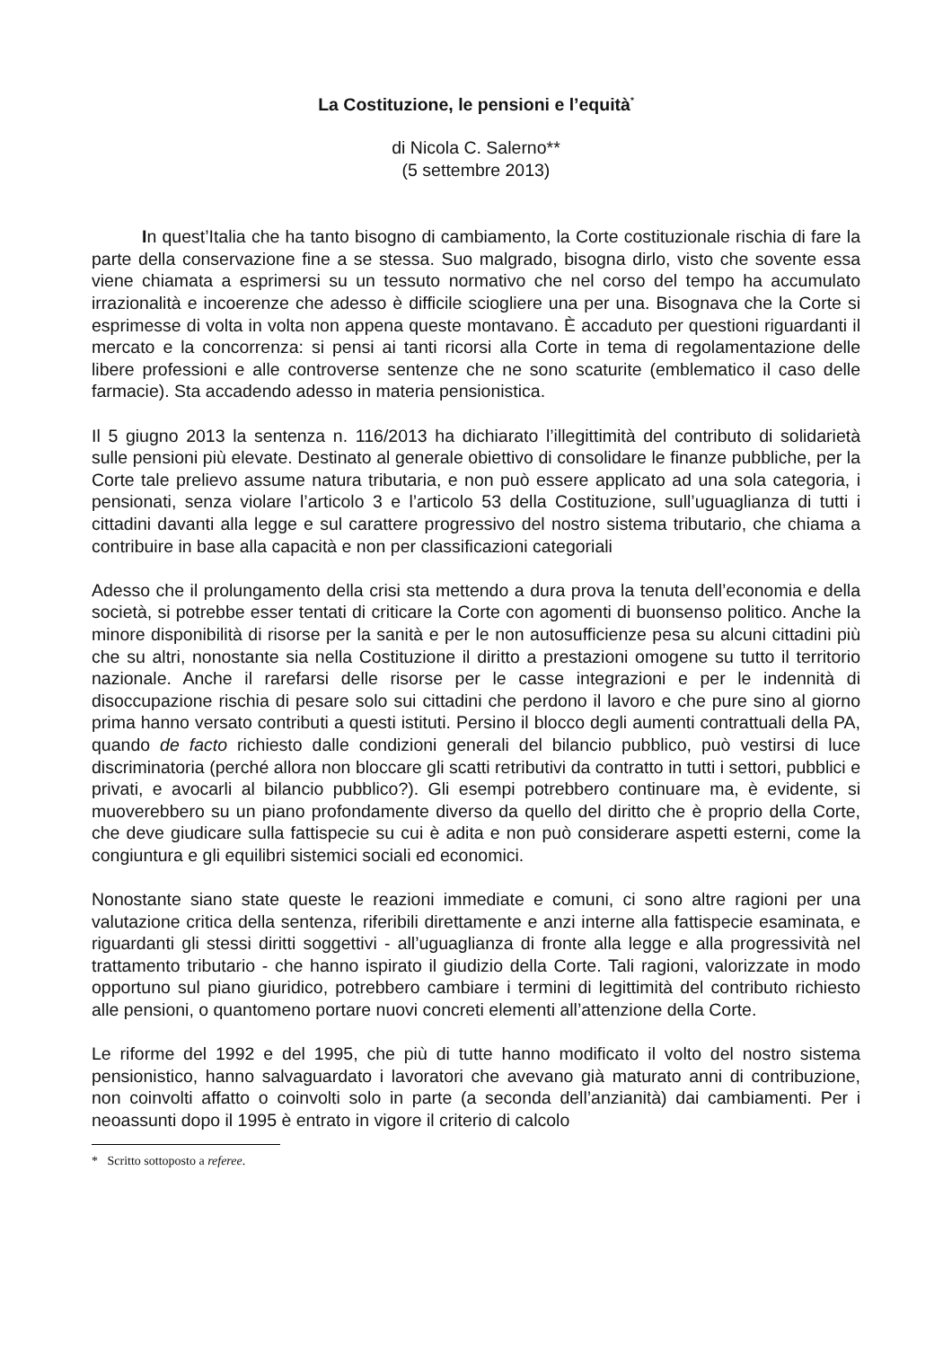La Costituzione, le pensioni e l’equità<sup>*</sup>
di Nicola C. Salerno**
(5 settembre 2013)
In quest’Italia che ha tanto bisogno di cambiamento, la Corte costituzionale rischia di fare la parte della conservazione fine a se stessa. Suo malgrado, bisogna dirlo, visto che sovente essa viene chiamata a esprimersi su un tessuto normativo che nel corso del tempo ha accumulato irrazionalità e incoerenze che adesso è difficile sciogliere una per una. Bisognava che la Corte si esprimesse di volta in volta non appena queste montavano. È accaduto per questioni riguardanti il mercato e la concorrenza: si pensi ai tanti ricorsi alla Corte in tema di regolamentazione delle libere professioni e alle controverse sentenze che ne sono scaturite (emblematico il caso delle farmacie). Sta accadendo adesso in materia pensionistica.
Il 5 giugno 2013 la sentenza n. 116/2013 ha dichiarato l’illegittimità del contributo di solidarietà sulle pensioni più elevate. Destinato al generale obiettivo di consolidare le finanze pubbliche, per la Corte tale prelievo assume natura tributaria, e non può essere applicato ad una sola categoria, i pensionati, senza violare l’articolo 3 e l’articolo 53 della Costituzione, sull’uguaglianza di tutti i cittadini davanti alla legge e sul carattere progressivo del nostro sistema tributario, che chiama a contribuire in base alla capacità e non per classificazioni categoriali
Adesso che il prolungamento della crisi sta mettendo a dura prova la tenuta dell’economia e della società, si potrebbe esser tentati di criticare la Corte con agomenti di buonsenso politico. Anche la minore disponibilità di risorse per la sanità e per le non autosufficienze pesa su alcuni cittadini più che su altri, nonostante sia nella Costituzione il diritto a prestazioni omogene su tutto il territorio nazionale. Anche il rarefarsi delle risorse per le casse integrazioni e per le indennità di disoccupazione rischia di pesare solo sui cittadini che perdono il lavoro e che pure sino al giorno prima hanno versato contributi a questi istituti. Persino il blocco degli aumenti contrattuali della PA, quando de facto richiesto dalle condizioni generali del bilancio pubblico, può vestirsi di luce discriminatoria (perché allora non bloccare gli scatti retributivi da contratto in tutti i settori, pubblici e privati, e avocarli al bilancio pubblico?). Gli esempi potrebbero continuare ma, è evidente, si muoverebbero su un piano profondamente diverso da quello del diritto che è proprio della Corte, che deve giudicare sulla fattispecie su cui è adita e non può considerare aspetti esterni, come la congiuntura e gli equilibri sistemici sociali ed economici.
Nonostante siano state queste le reazioni immediate e comuni, ci sono altre ragioni per una valutazione critica della sentenza, riferibili direttamente e anzi interne alla fattispecie esaminata, e riguardanti gli stessi diritti soggettivi - all’uguaglianza di fronte alla legge e alla progressività nel trattamento tributario - che hanno ispirato il giudizio della Corte. Tali ragioni, valorizzate in modo opportuno sul piano giuridico, potrebbero cambiare i termini di legittimità del contributo richiesto alle pensioni, o quantomeno portare nuovi concreti elementi all’attenzione della Corte.
Le riforme del 1992 e del 1995, che più di tutte hanno modificato il volto del nostro sistema pensionistico, hanno salvaguardato i lavoratori che avevano già maturato anni di contribuzione, non coinvolti affatto o coinvolti solo in parte (a seconda dell’anzianità) dai cambiamenti. Per i neoassunti dopo il 1995 è entrato in vigore il criterio di calcolo
* Scritto sottoposto a referee.